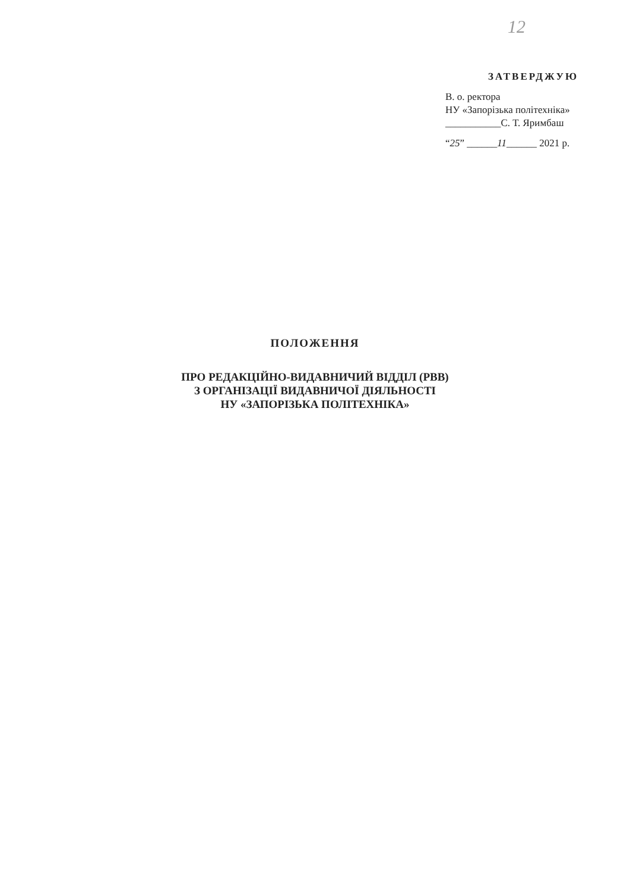12
ЗАТВЕРДЖУЮ
В. о. ректора
НУ «Запорізька політехніка»
___________С. Т. Яримбаш
“25” ______11______ 2021 р.
ПОЛОЖЕННЯ
ПРО РЕДАКЦІЙНО-ВИДАВНИЧИЙ ВІДДІЛ (РВВ)
З ОРГАНІЗАЦІЇ ВИДАВНИЧОЇ ДІЯЛЬНОСТІ
НУ «ЗАПОРІЗЬКА ПОЛІТЕХНІКА»